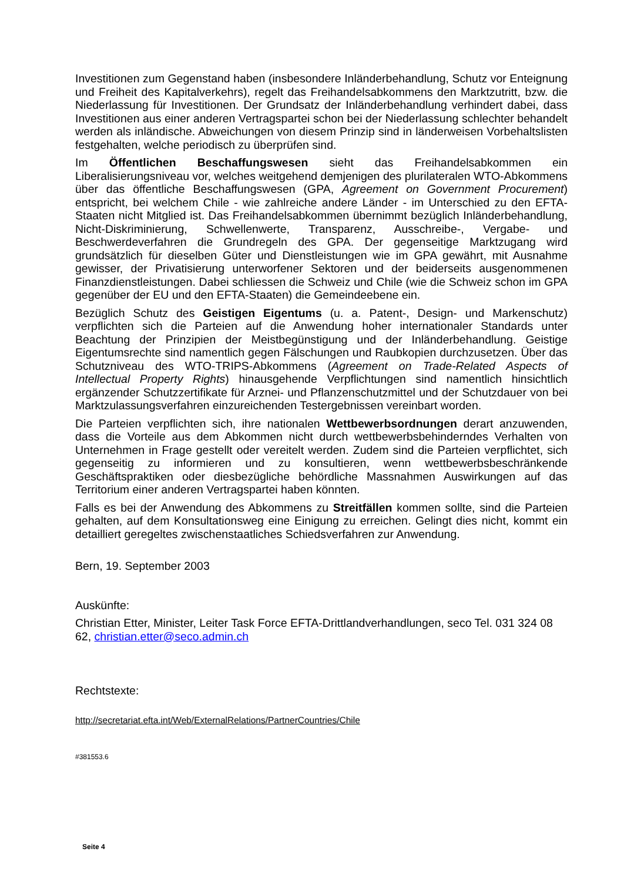Investitionen zum Gegenstand haben (insbesondere Inländerbehandlung, Schutz vor Enteignung und Freiheit des Kapitalverkehrs), regelt das Freihandelsabkommens den Marktzutritt, bzw. die Niederlassung für Investitionen. Der Grundsatz der Inländerbehandlung verhindert dabei, dass Investitionen aus einer anderen Vertragspartei schon bei der Niederlassung schlechter behandelt werden als inländische. Abweichungen von diesem Prinzip sind in länderweisen Vorbehaltslisten festgehalten, welche periodisch zu überprüfen sind.
Im Öffentlichen Beschaffungswesen sieht das Freihandelsabkommen ein Liberalisierungsniveau vor, welches weitgehend demjenigen des plurilateralen WTO-Abkommens über das öffentliche Beschaffungswesen (GPA, Agreement on Government Procurement) entspricht, bei welchem Chile - wie zahlreiche andere Länder - im Unterschied zu den EFTA-Staaten nicht Mitglied ist. Das Freihandelsabkommen übernimmt bezüglich Inländerbehandlung, Nicht-Diskriminierung, Schwellenwerte, Transparenz, Ausschreibe-, Vergabe- und Beschwerdeverfahren die Grundregeln des GPA. Der gegenseitige Marktzugang wird grundsätzlich für dieselben Güter und Dienstleistungen wie im GPA gewährt, mit Ausnahme gewisser, der Privatisierung unterworfener Sektoren und der beiderseits ausgenommenen Finanzdienstleistungen. Dabei schliessen die Schweiz und Chile (wie die Schweiz schon im GPA gegenüber der EU und den EFTA-Staaten) die Gemeindeebene ein.
Bezüglich Schutz des Geistigen Eigentums (u. a. Patent-, Design- und Markenschutz) verpflichten sich die Parteien auf die Anwendung hoher internationaler Standards unter Beachtung der Prinzipien der Meistbegünstigung und der Inländerbehandlung. Geistige Eigentumsrechte sind namentlich gegen Fälschungen und Raubkopien durchzusetzen. Über das Schutzniveau des WTO-TRIPS-Abkommens (Agreement on Trade-Related Aspects of Intellectual Property Rights) hinausgehende Verpflichtungen sind namentlich hinsichtlich ergänzender Schutzzertifikate für Arznei- und Pflanzenschutzmittel und der Schutzdauer von bei Marktzulassungsverfahren einzureichenden Testergebnissen vereinbart worden.
Die Parteien verpflichten sich, ihre nationalen Wettbewerbsordnungen derart anzuwenden, dass die Vorteile aus dem Abkommen nicht durch wettbewerbsbehinderndes Verhalten von Unternehmen in Frage gestellt oder vereitelt werden. Zudem sind die Parteien verpflichtet, sich gegenseitig zu informieren und zu konsultieren, wenn wettbewerbsbeschränkende Geschäftspraktiken oder diesbezügliche behördliche Massnahmen Auswirkungen auf das Territorium einer anderen Vertragspartei haben könnten.
Falls es bei der Anwendung des Abkommens zu Streitfällen kommen sollte, sind die Parteien gehalten, auf dem Konsultationsweg eine Einigung zu erreichen. Gelingt dies nicht, kommt ein detailliert geregeltes zwischenstaatliches Schiedsverfahren zur Anwendung.
Bern, 19. September 2003
Auskünfte:
Christian Etter, Minister, Leiter Task Force EFTA-Drittlandverhandlungen, seco Tel. 031 324 08 62, christian.etter@seco.admin.ch
Rechtstexte:
http://secretariat.efta.int/Web/ExternalRelations/PartnerCountries/Chile
#381553.6
Seite 4